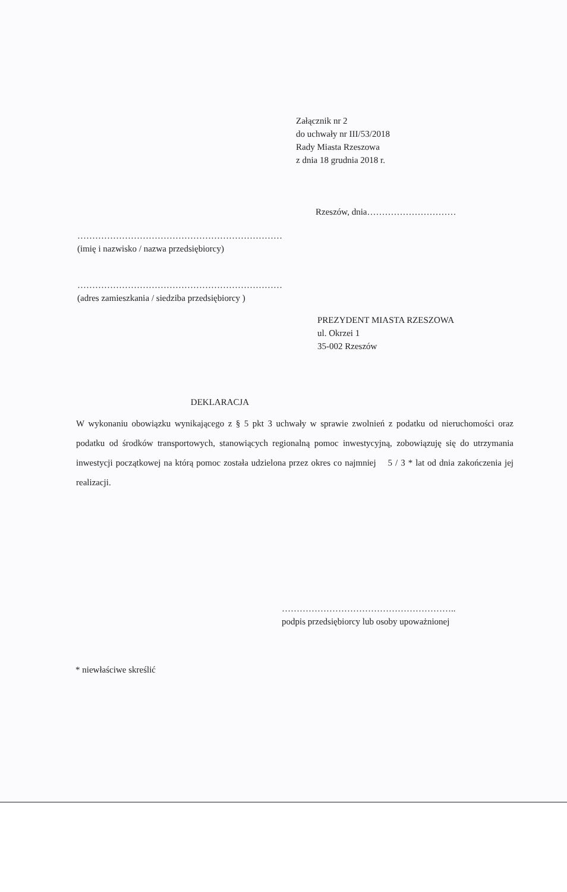Załącznik nr 2
do uchwały nr III/53/2018
Rady Miasta Rzeszowa
z dnia 18 grudnia 2018 r.
Rzeszów, dnia…………………………
……………………………………………………………
(imię i nazwisko / nazwa przedsiębiorcy)
……………………………………………………………
(adres zamieszkania / siedziba przedsiębiorcy )
PREZYDENT MIASTA RZESZOWA
ul. Okrzei 1
35-002 Rzeszów
DEKLARACJA
W wykonaniu obowiązku wynikającego z § 5 pkt 3 uchwały w sprawie zwolnień z podatku od nieruchomości oraz podatku od środków transportowych, stanowiących regionalną pomoc inwestycyjną, zobowiązuję się do utrzymania inwestycji początkowej na którą pomoc została udzielona przez okres co najmniej 5 / 3 * lat od dnia zakończenia jej realizacji.
…………………………………………………..
podpis przedsiębiorcy lub osoby upoważnionej
* niewłaściwe skreślić